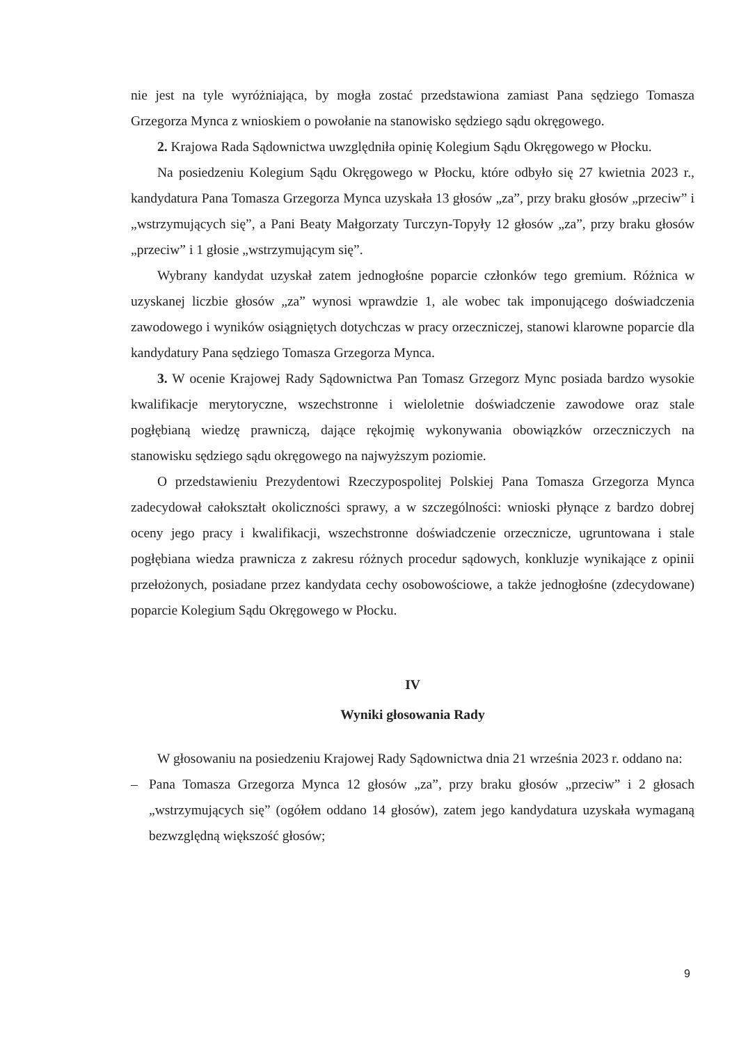nie jest na tyle wyróżniająca, by mogła zostać przedstawiona zamiast Pana sędziego Tomasza Grzegorza Mynca z wnioskiem o powołanie na stanowisko sędziego sądu okręgowego.
2. Krajowa Rada Sądownictwa uwzględniła opinię Kolegium Sądu Okręgowego w Płocku.
Na posiedzeniu Kolegium Sądu Okręgowego w Płocku, które odbyło się 27 kwietnia 2023 r., kandydatura Pana Tomasza Grzegorza Mynca uzyskała 13 głosów „za”, przy braku głosów „przeciw” i „wstrzymujących się”, a Pani Beaty Małgorzaty Turczyn-Topyły 12 głosów „za”, przy braku głosów „przeciw” i 1 głosie „wstrzymującym się”.
Wybrany kandydat uzyskał zatem jednogłośne poparcie członków tego gremium. Różnica w uzyskanej liczbie głosów „za” wynosi wprawdzie 1, ale wobec tak imponującego doświadczenia zawodowego i wyników osiągniętych dotychczas w pracy orzeczniczej, stanowi klarowne poparcie dla kandydatury Pana sędziego Tomasza Grzegorza Mynca.
3. W ocenie Krajowej Rady Sądownictwa Pan Tomasz Grzegorz Mync posiada bardzo wysokie kwalifikacje merytoryczne, wszechstronne i wieloletnie doświadczenie zawodowe oraz stale pogłębianą wiedzę prawniczą, dające rękojmię wykonywania obowiązków orzeczniczych na stanowisku sędziego sądu okręgowego na najwyższym poziomie.
O przedstawieniu Prezydentowi Rzeczypospolitej Polskiej Pana Tomasza Grzegorza Mynca zadecydował całokształt okoliczności sprawy, a w szczególności: wnioski płynące z bardzo dobrej oceny jego pracy i kwalifikacji, wszechstronne doświadczenie orzecznicze, ugruntowana i stale pogłębiana wiedza prawnicza z zakresu różnych procedur sądowych, konkluzje wynikające z opinii przełożonych, posiadane przez kandydata cechy osobowościowe, a także jednogłośne (zdecydowane) poparcie Kolegium Sądu Okręgowego w Płocku.
IV
Wyniki głosowania Rady
W głosowaniu na posiedzeniu Krajowej Rady Sądownictwa dnia 21 września 2023 r. oddano na:
– Pana Tomasza Grzegorza Mynca 12 głosów „za”, przy braku głosów „przeciw” i 2 głosach „wstrzymujących się” (ogółem oddano 14 głosów), zatem jego kandydatura uzyskała wymaganą bezwzględną większość głosów;
9